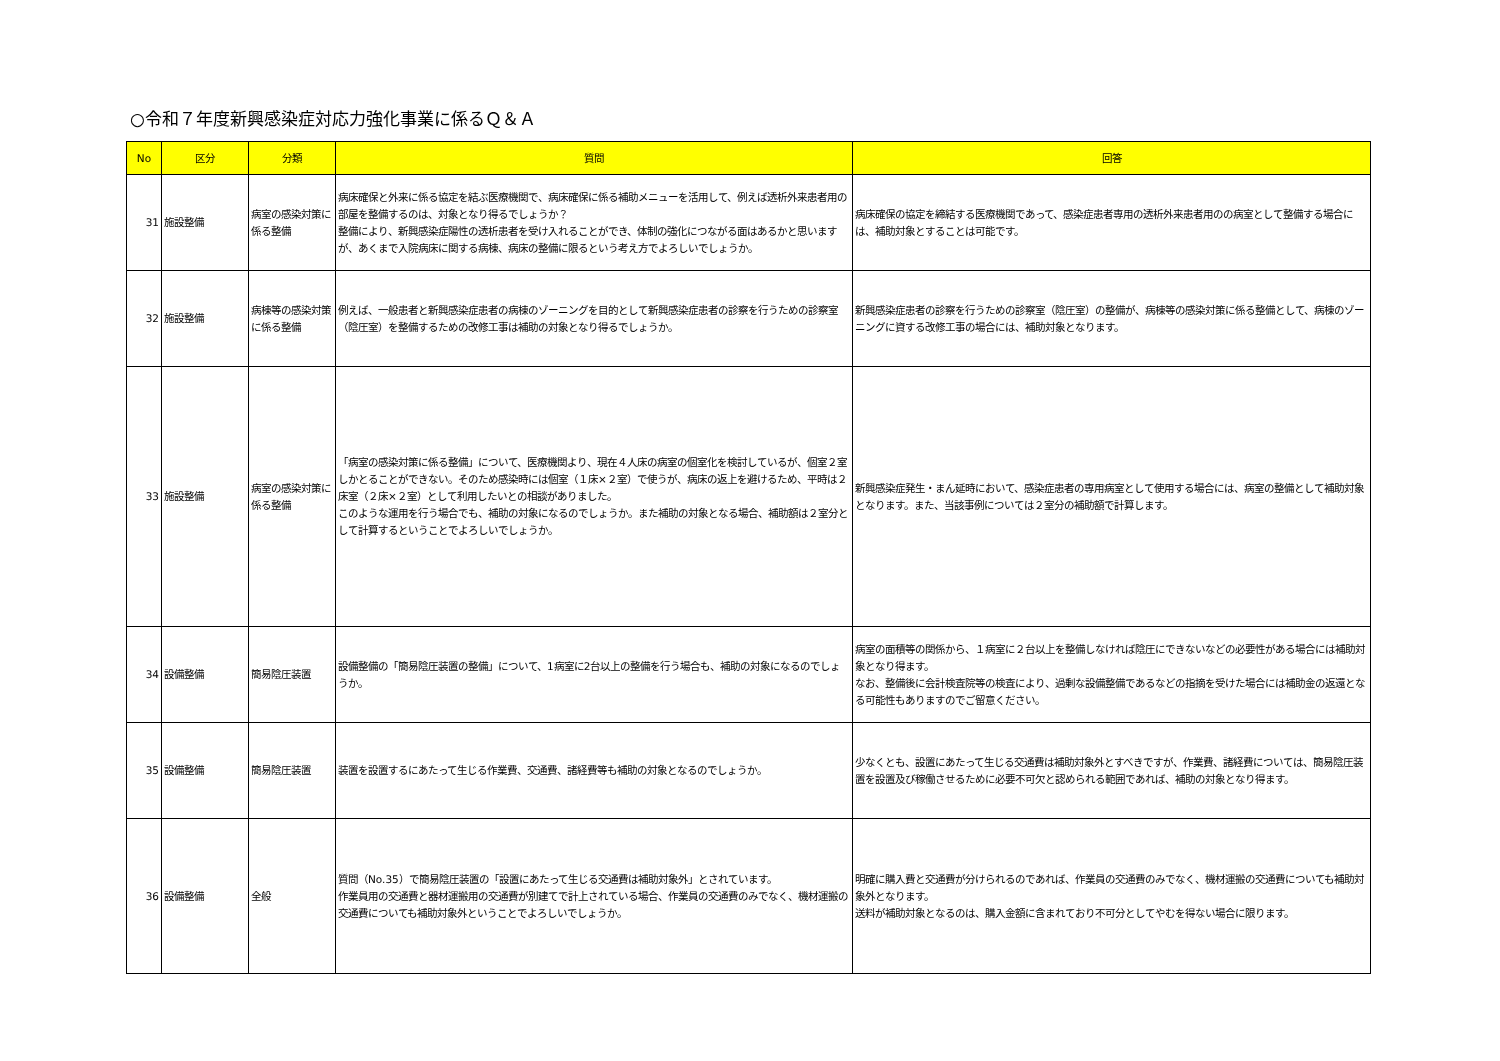○令和７年度新興感染症対応力強化事業に係るＱ＆Ａ
| No | 区分 | 分類 | 質問 | 回答 |
| --- | --- | --- | --- | --- |
| 31 | 施設整備 | 病室の感染対策に係る整備 | 病床確保と外来に係る協定を結ぶ医療機関で、病床確保に係る補助メニューを活用して、例えば透析外来患者用の部屋を整備するのは、対象となり得るでしょうか？ 整備により、新興感染症陽性の透析患者を受け入れることができ、体制の強化につながる面はあるかと思いますが、あくまで入院病床に関する病棟、病床の整備に限るという考え方でよろしいでしょうか。 | 病床確保の協定を締結する医療機関であって、感染症患者専用の透析外来患者用のの病室として整備する場合には、補助対象とすることは可能です。 |
| 32 | 施設整備 | 病棟等の感染対策に係る整備 | 例えば、一般患者と新興感染症患者の病棟のゾーニングを目的として新興感染症患者の診察を行うための診察室（陰圧室）を整備するための改修工事は補助の対象となり得るでしょうか。 | 新興感染症患者の診察を行うための診察室（陰圧室）の整備が、病棟等の感染対策に係る整備として、病棟のゾーニングに資する改修工事の場合には、補助対象となります。 |
| 33 | 施設整備 | 病室の感染対策に係る整備 | 「病室の感染対策に係る整備」について、医療機関より、現在４人床の病室の個室化を検討しているが、個室２室しかとることができない。そのため感染時には個室（１床×２室）で使うが、病床の返上を避けるため、平時は２床室（２床×２室）として利用したいとの相談がありました。 このような運用を行う場合でも、補助の対象になるのでしょうか。また補助の対象となる場合、補助額は２室分として計算するということでよろしいでしょうか。 | 新興感染症発生・まん延時において、感染症患者の専用病室として使用する場合には、病室の整備として補助対象となります。また、当該事例については２室分の補助額で計算します。 |
| 34 | 設備整備 | 簡易陰圧装置 | 設備整備の「簡易陰圧装置の整備」について、1病室に2台以上の整備を行う場合も、補助の対象になるのでしょうか。 | 病室の面積等の関係から、１病室に２台以上を整備しなければ陰圧にできないなどの必要性がある場合には補助対象となり得ます。 なお、整備後に会計検査院等の検査により、過剰な設備整備であるなどの指摘を受けた場合には補助金の返還となる可能性もありますのでご留意ください。 |
| 35 | 設備整備 | 簡易陰圧装置 | 装置を設置するにあたって生じる作業費、交通費、諸経費等も補助の対象となるのでしょうか。 | 少なくとも、設置にあたって生じる交通費は補助対象外とすべきですが、作業費、諸経費については、簡易陰圧装置を設置及び稼働させるために必要不可欠と認められる範囲であれば、補助の対象となり得ます。 |
| 36 | 設備整備 | 全般 | 質問（No.35）で簡易陰圧装置の「設置にあたって生じる交通費は補助対象外」とされています。 作業員用の交通費と器材運搬用の交通費が別建てで計上されている場合、作業員の交通費のみでなく、機材運搬の交通費についても補助対象外ということでよろしいでしょうか。 | 明確に購入費と交通費が分けられるのであれば、作業員の交通費のみでなく、機材運搬の交通費についても補助対象外となります。 送料が補助対象となるのは、購入金額に含まれており不可分としてやむを得ない場合に限ります。 |